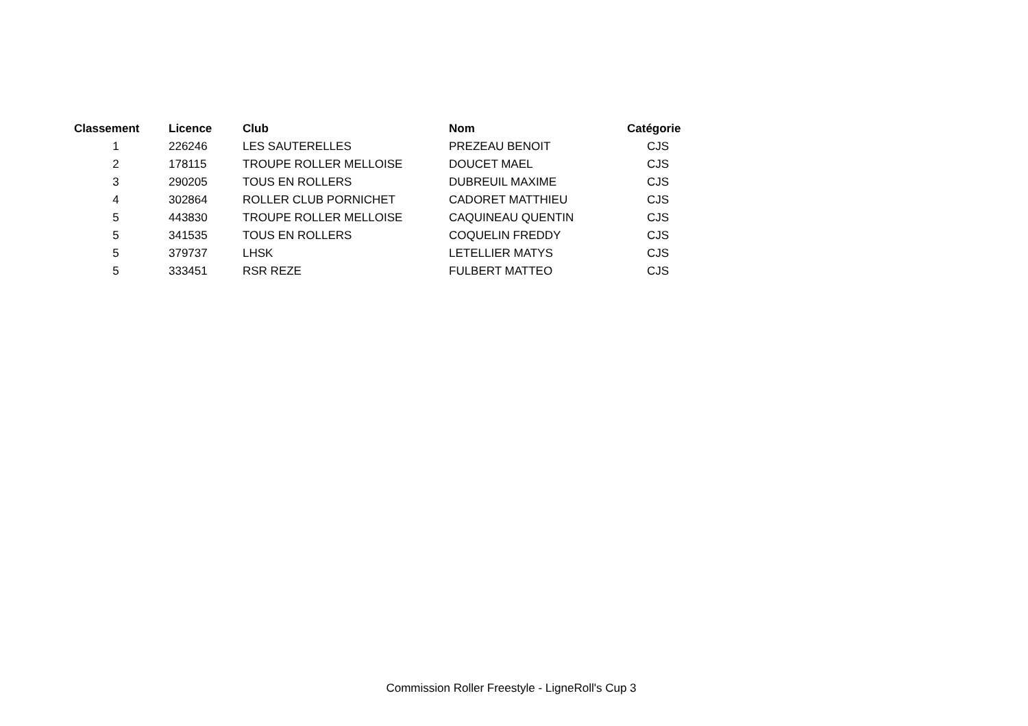| Classement | Licence | Club | Nom | Catégorie |
| --- | --- | --- | --- | --- |
| 1 | 226246 | LES SAUTERELLES | PREZEAU BENOIT | CJS |
| 2 | 178115 | TROUPE ROLLER MELLOISE | DOUCET MAEL | CJS |
| 3 | 290205 | TOUS EN ROLLERS | DUBREUIL MAXIME | CJS |
| 4 | 302864 | ROLLER CLUB PORNICHET | CADORET MATTHIEU | CJS |
| 5 | 443830 | TROUPE ROLLER MELLOISE | CAQUINEAU QUENTIN | CJS |
| 5 | 341535 | TOUS EN ROLLERS | COQUELIN FREDDY | CJS |
| 5 | 379737 | LHSK | LETELLIER MATYS | CJS |
| 5 | 333451 | RSR REZE | FULBERT MATTEO | CJS |
Commission Roller Freestyle - LigneRoll's Cup 3